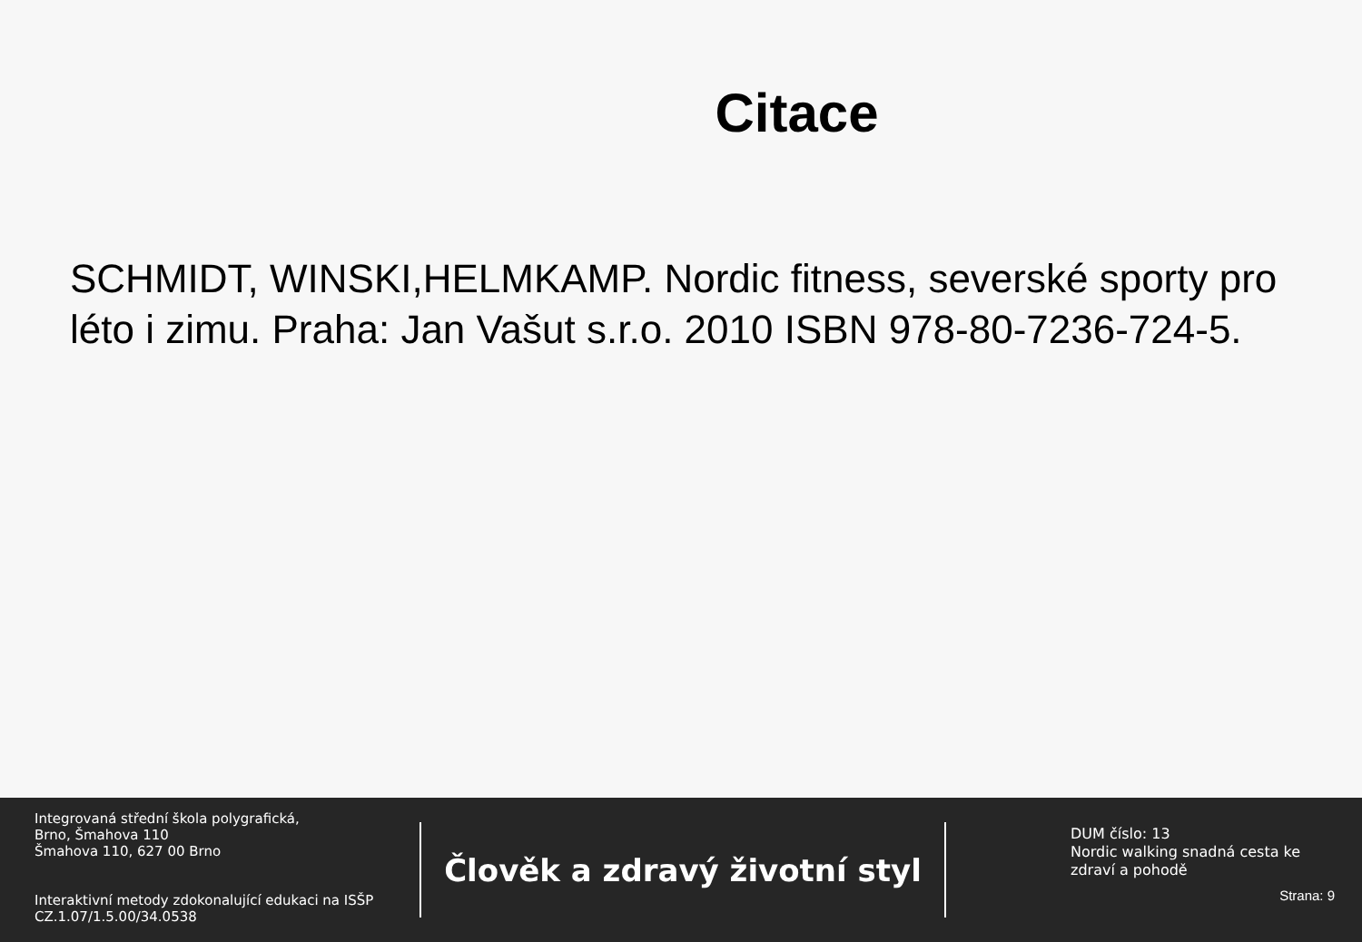Citace
SCHMIDT, WINSKI,HELMKAMP. Nordic fitness, severské sporty pro léto i zimu. Praha: Jan Vašut s.r.o. 2010 ISBN 978-80-7236-724-5.
Integrovaná střední škola polygrafická,
Brno, Šmahova 110
Šmahova 110, 627 00 Brno
Interaktivní metody zdokonalující edukaci na ISŠP
CZ.1.07/1.5.00/34.0538
Člověk a zdravý životní styl
DUM číslo: 13
Nordic walking snadná cesta ke zdraví a pohodě
Strana: 9